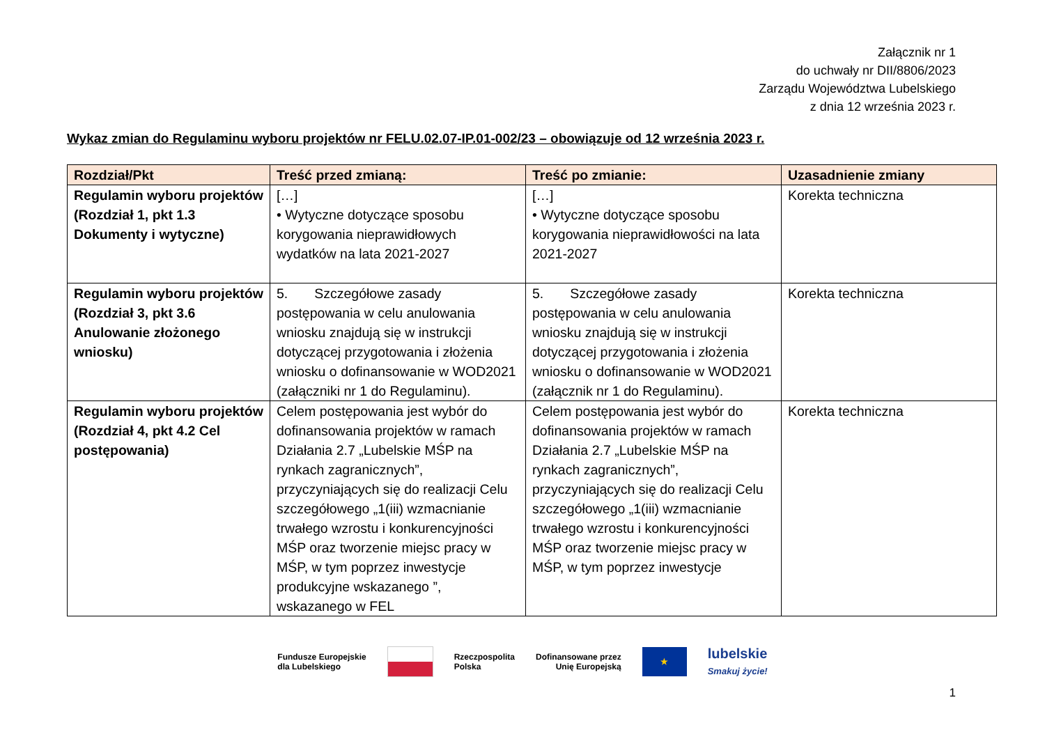Załącznik nr 1
do uchwały nr DII/8806/2023
Zarządu Województwa Lubelskiego
z dnia 12 września 2023 r.
Wykaz zmian do Regulaminu wyboru projektów nr FELU.02.07-IP.01-002/23 – obowiązuje od 12 września 2023 r.
| Rozdział/Pkt | Treść przed zmianą: | Treść po zmianie: | Uzasadnienie zmiany |
| --- | --- | --- | --- |
| Regulamin wyboru projektów (Rozdział 1, pkt 1.3 Dokumenty i wytyczne) | […] • Wytyczne dotyczące sposobu korygowania nieprawidłowych wydatków na lata 2021-2027 | […] • Wytyczne dotyczące sposobu korygowania nieprawidłowości na lata 2021-2027 | Korekta techniczna |
| Regulamin wyboru projektów (Rozdział 3, pkt 3.6 Anulowanie złożonego wniosku) | 5. Szczegółowe zasady postępowania w celu anulowania wniosku znajdują się w instrukcji dotyczącej przygotowania i złożenia wniosku o dofinansowanie w WOD2021 (załączniki nr 1 do Regulaminu). | 5. Szczegółowe zasady postępowania w celu anulowania wniosku znajdują się w instrukcji dotyczącej przygotowania i złożenia wniosku o dofinansowanie w WOD2021 (załącznik nr 1 do Regulaminu). | Korekta techniczna |
| Regulamin wyboru projektów (Rozdział 4, pkt 4.2 Cel postępowania) | Celem postępowania jest wybór do dofinansowania projektów w ramach Działania 2.7 „Lubelskie MŚP na rynkach zagranicznych”, przyczyniających się do realizacji Celu szczegółowego „1(iii) wzmacnianie trwałego wzrostu i konkurencyjności MŚP oraz tworzenie miejsc pracy w MŚP, w tym poprzez inwestycje produkcyjne wskazanego ”, wskazanego w FEL | Celem postępowania jest wybór do dofinansowania projektów w ramach Działania 2.7 „Lubelskie MŚP na rynkach zagranicznych”, przyczyniających się do realizacji Celu szczegółowego „1(iii) wzmacnianie trwałego wzrostu i konkurencyjności MŚP oraz tworzenie miejsc pracy w MŚP, w tym poprzez inwestycje | Korekta techniczna |
Fundusze Europejskie
dla Lubelskiego
Rzeczpospolita
Polska
Dofinansowane przez
Unię Europejską
★
lubelskie
Smakuj życie!
1